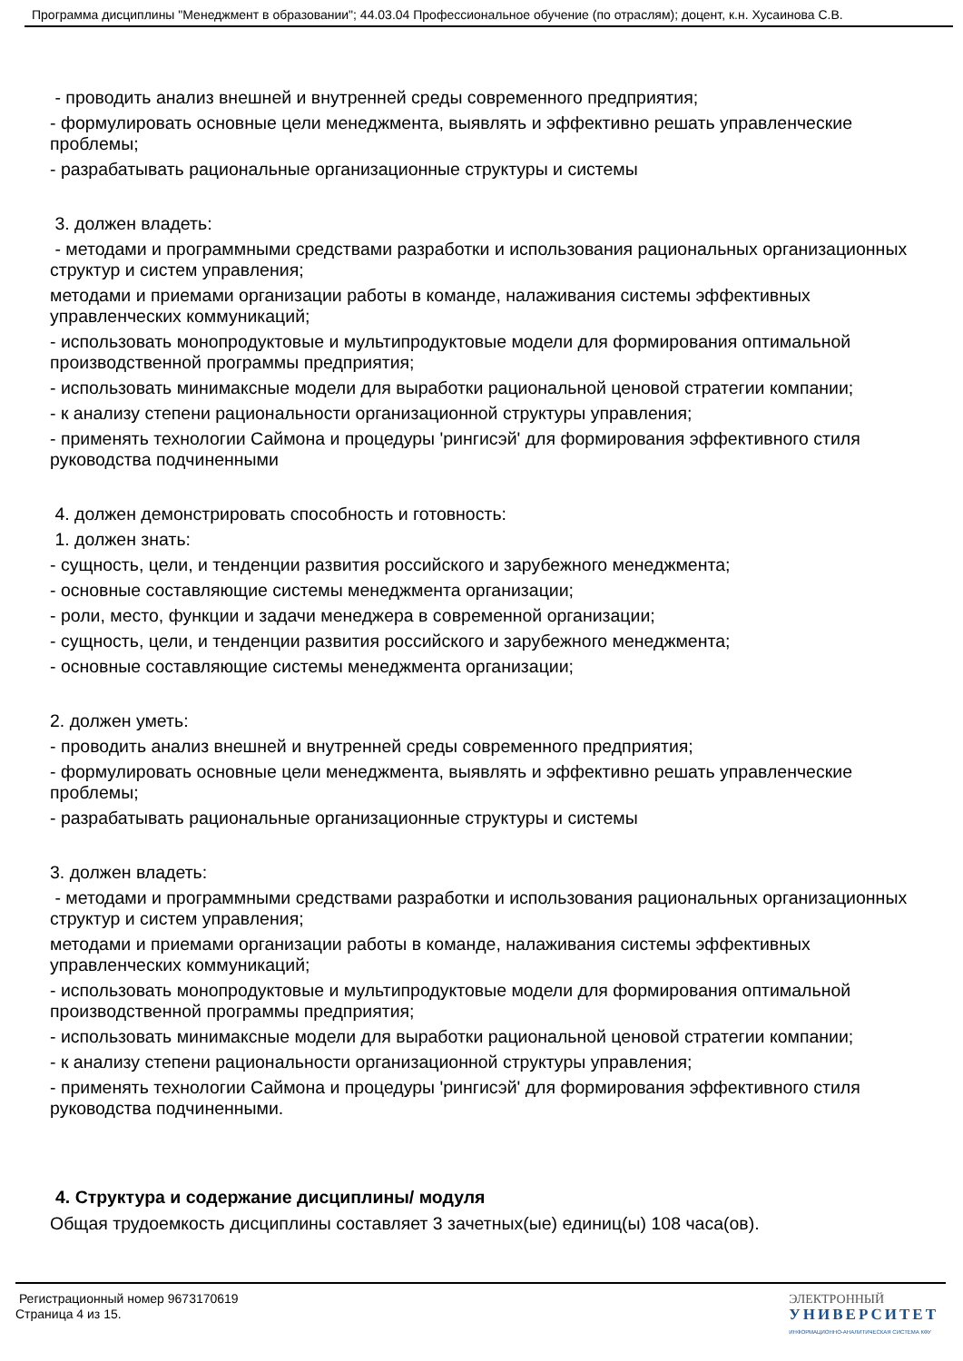Программа дисциплины "Менеджмент в образовании"; 44.03.04 Профессиональное обучение (по отраслям); доцент, к.н. Хусаинова С.В.
- проводить анализ внешней и внутренней среды современного предприятия;
- формулировать основные цели менеджмента, выявлять и эффективно решать управленческие проблемы;
- разрабатывать рациональные организационные структуры и системы
3. должен владеть:
- методами и программными средствами разработки и использования рациональных организационных структур и систем управления;
методами и приемами организации работы в команде, налаживания системы эффективных управленческих коммуникаций;
- использовать монопродуктовые и мультипродуктовые модели для формирования оптимальной производственной программы предприятия;
- использовать минимаксные модели для выработки рациональной ценовой стратегии компании;
- к анализу степени рациональности организационной структуры управления;
- применять технологии Саймона и процедуры 'рингисэй' для формирования эффективного стиля руководства подчиненными
4. должен демонстрировать способность и готовность:
1. должен знать:
- сущность, цели, и тенденции развития российского и зарубежного менеджмента;
- основные составляющие системы менеджмента организации;
- роли, место, функции и задачи менеджера в современной организации;
- сущность, цели, и тенденции развития российского и зарубежного менеджмента;
- основные составляющие системы менеджмента организации;
2. должен уметь:
- проводить анализ внешней и внутренней среды современного предприятия;
- формулировать основные цели менеджмента, выявлять и эффективно решать управленческие проблемы;
- разрабатывать рациональные организационные структуры и системы
3. должен владеть:
- методами и программными средствами разработки и использования рациональных организационных структур и систем управления;
методами и приемами организации работы в команде, налаживания системы эффективных управленческих коммуникаций;
- использовать монопродуктовые и мультипродуктовые модели для формирования оптимальной производственной программы предприятия;
- использовать минимаксные модели для выработки рациональной ценовой стратегии компании;
- к анализу степени рациональности организационной структуры управления;
- применять технологии Саймона и процедуры 'рингисэй' для формирования эффективного стиля руководства подчиненными.
4. Структура и содержание дисциплины/ модуля
Общая трудоемкость дисциплины составляет 3 зачетных(ые) единиц(ы) 108 часа(ов).
Регистрационный номер 9673170619
Страница 4 из 15.
ЭЛЕКТРОННЫЙ
УНИВЕРСИТЕТ
ИНФОРМАЦИОННО-АНАЛИТИЧЕСКАЯ СИСТЕМА КФУ